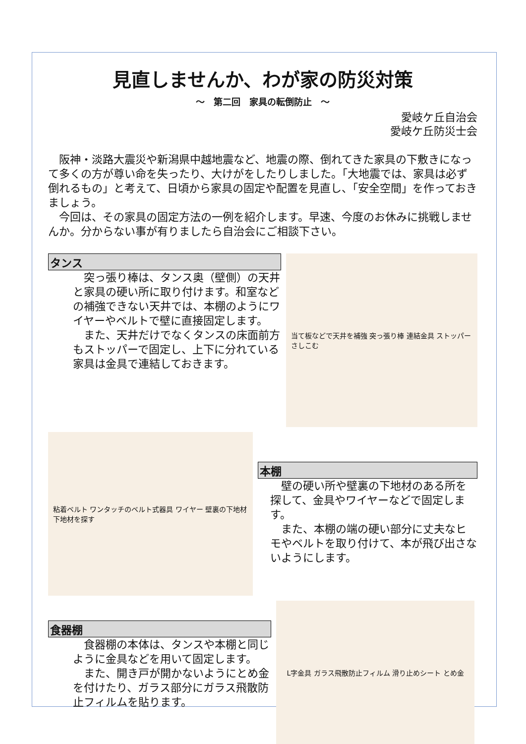見直しませんか、わが家の防災対策
～　第二回　家具の転倒防止　～
愛岐ケ丘自治会
愛岐ケ丘防災士会
　阪神・淡路大震災や新潟県中越地震など、地震の際、倒れてきた家具の下敷きになって多くの方が尊い命を失ったり、大けがをしたりしました。「大地震では、家具は必ず倒れるもの」と考えて、日頃から家具の固定や配置を見直し、「安全空間」を作っておきましょう。
　今回は、その家具の固定方法の一例を紹介します。早速、今度のお休みに挑戦しませんか。分からない事が有りましたら自治会にご相談下さい。
タンス
　突っ張り棒は、タンス奥（壁側）の天井と家具の硬い所に取り付けます。和室などの補強できない天井では、本棚のようにワイヤーやベルトで壁に直接固定します。
　また、天井だけでなくタンスの床面前方もストッパーで固定し、上下に分れている家具は金具で連結しておきます。
当て板などで天井を補強 突っ張り棒 連結金具 ストッパー さしこむ
粘着ベルト ワンタッチのベルト式器具 ワイヤー 壁裏の下地材 下地材を探す
本棚
　壁の硬い所や壁裏の下地材のある所を探して、金具やワイヤーなどで固定します。
　また、本棚の端の硬い部分に丈夫なヒモやベルトを取り付けて、本が飛び出さないようにします。
食器棚
　食器棚の本体は、タンスや本棚と同じように金具などを用いて固定します。
　また、開き戸が開かないようにとめ金を付けたり、ガラス部分にガラス飛散防止フィルムを貼ります。
L字金具 ガラス飛散防止フィルム 滑り止めシート とめ金